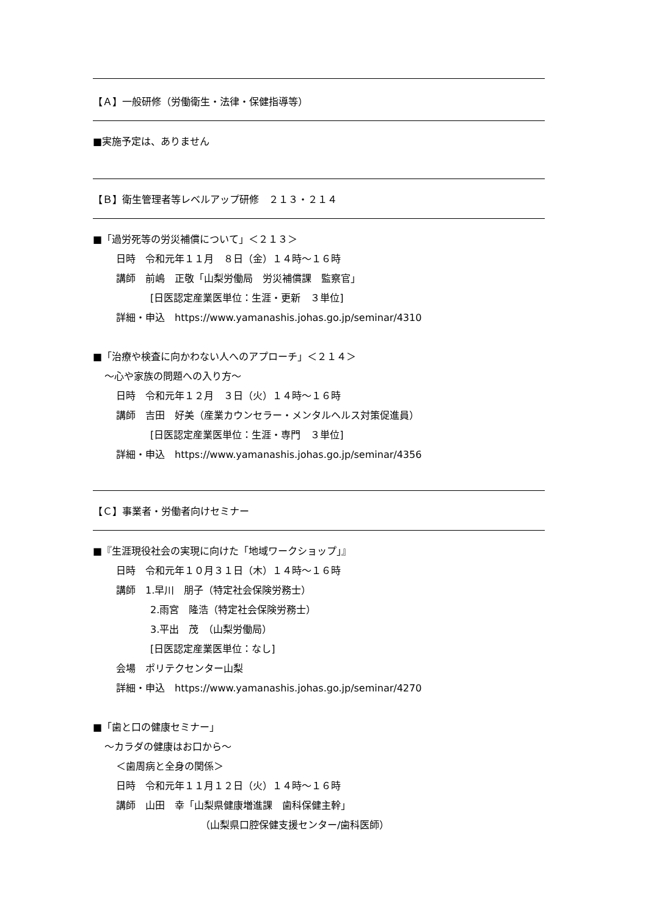【Ａ】一般研修（労働衛生・法律・保健指導等）
■実施予定は、ありません
【Ｂ】衛生管理者等レベルアップ研修　２１３・２１４
■「過労死等の労災補償について」＜２１３＞
日時　令和元年１１月　８日（金）１４時～１６時
講師　前嶋　正敬「山梨労働局　労災補償課　監察官」
[日医認定産業医単位：生涯・更新　３単位]
詳細・申込　https://www.yamanashis.johas.go.jp/seminar/4310
■「治療や検査に向かわない人へのアプローチ」＜２１４＞
～心や家族の問題への入り方～
日時　令和元年１２月　３日（火）１４時～１６時
講師　吉田　好美（産業カウンセラー・メンタルヘルス対策促進員）
[日医認定産業医単位：生涯・専門　３単位]
詳細・申込　https://www.yamanashis.johas.go.jp/seminar/4356
【Ｃ】事業者・労働者向けセミナー
■『生涯現役社会の実現に向けた「地域ワークショップ」』
日時　令和元年１０月３１日（木）１４時～１６時
講師　1.早川　朋子（特定社会保険労務士）
2.雨宮　隆浩（特定社会保険労務士）
3.平出　茂　（山梨労働局）
[日医認定産業医単位：なし]
会場　ポリテクセンター山梨
詳細・申込　https://www.yamanashis.johas.go.jp/seminar/4270
■「歯と口の健康セミナー」
～カラダの健康はお口から～
＜歯周病と全身の関係＞
日時　令和元年１１月１２日（火）１４時～１６時
講師　山田　幸「山梨県健康増進課　歯科保健主幹」
（山梨県口腔保健支援センター/歯科医師）